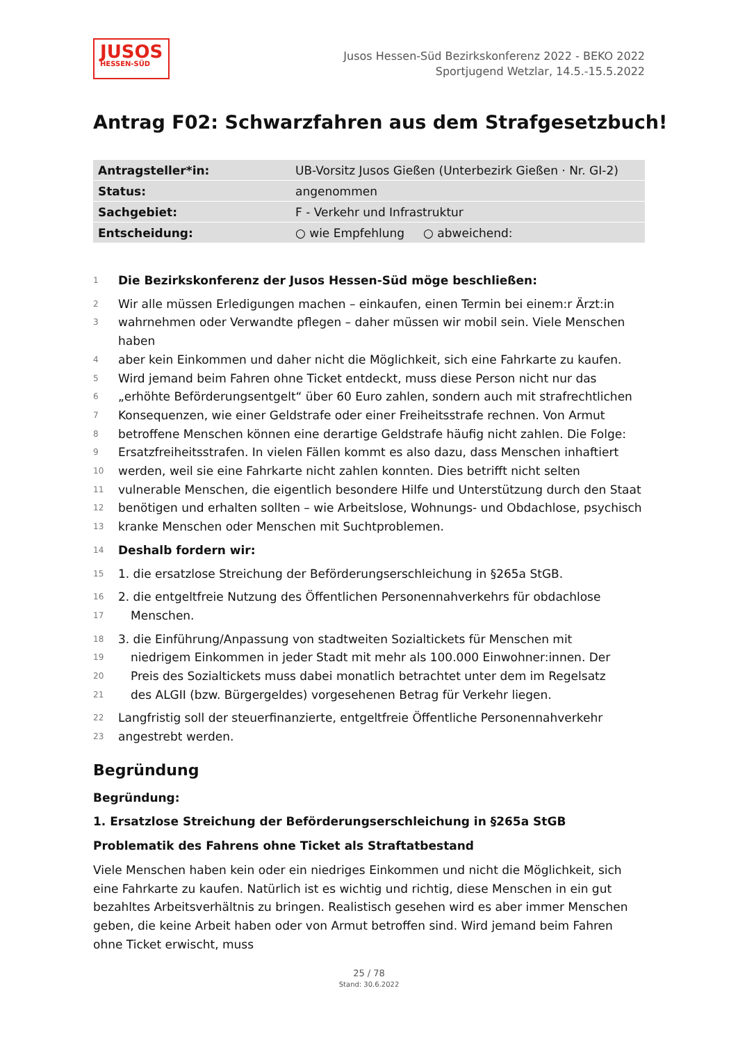JUSOS
HESSEN-SÜD
Jusos Hessen-Süd Bezirkskonferenz 2022 - BEKO 2022
Sportjugend Wetzlar, 14.5.-15.5.2022
Antrag F02: Schwarzfahren aus dem Strafgesetzbuch!
| Antragsteller*in: | UB-Vorsitz Jusos Gießen (Unterbezirk Gießen · Nr. GI-2) |
| Status: | angenommen |
| Sachgebiet: | F - Verkehr und Infrastruktur |
| Entscheidung: | ○ wie Empfehlung ○ abweichend: |
1 Die Bezirkskonferenz der Jusos Hessen-Süd möge beschließen:
2 Wir alle müssen Erledigungen machen – einkaufen, einen Termin bei einem:r Ärzt:in
3 wahrnehmen oder Verwandte pflegen – daher müssen wir mobil sein. Viele Menschen haben
4 aber kein Einkommen und daher nicht die Möglichkeit, sich eine Fahrkarte zu kaufen.
5 Wird jemand beim Fahren ohne Ticket entdeckt, muss diese Person nicht nur das
6 „erhöhte Beförderungsentgelt“ über 60 Euro zahlen, sondern auch mit strafrechtlichen
7 Konsequenzen, wie einer Geldstrafe oder einer Freiheitsstrafe rechnen. Von Armut
8 betroffene Menschen können eine derartige Geldstrafe häufig nicht zahlen. Die Folge:
9 Ersatzfreiheitsstrafen. In vielen Fällen kommt es also dazu, dass Menschen inhaftiert
10 werden, weil sie eine Fahrkarte nicht zahlen konnten. Dies betrifft nicht selten
11 vulnerable Menschen, die eigentlich besondere Hilfe und Unterstützung durch den Staat
12 benötigen und erhalten sollten – wie Arbeitslose, Wohnungs- und Obdachlose, psychisch
13 kranke Menschen oder Menschen mit Suchtproblemen.
14 Deshalb fordern wir:
15 1. die ersatzlose Streichung der Beförderungserschleichung in §265a StGB.
16 2. die entgeltfreie Nutzung des Öffentlichen Personennahverkehrs für obdachlose
17 Menschen.
18 3. die Einführung/Anpassung von stadtweiten Sozialtickets für Menschen mit
19 niedrigem Einkommen in jeder Stadt mit mehr als 100.000 Einwohner:innen. Der
20 Preis des Sozialtickets muss dabei monatlich betrachtet unter dem im Regelsatz
21 des ALGII (bzw. Bürgergeldes) vorgesehenen Betrag für Verkehr liegen.
22 Langfristig soll der steuerfinanzierte, entgeltfreie Öffentliche Personennahverkehr
23 angestrebt werden.
Begründung
Begründung:
1. Ersatzlose Streichung der Beförderungserschleichung in §265a StGB
Problematik des Fahrens ohne Ticket als Straftatbestand
Viele Menschen haben kein oder ein niedriges Einkommen und nicht die Möglichkeit, sich eine Fahrkarte zu kaufen. Natürlich ist es wichtig und richtig, diese Menschen in ein gut bezahltes Arbeitsverhältnis zu bringen. Realistisch gesehen wird es aber immer Menschen geben, die keine Arbeit haben oder von Armut betroffen sind. Wird jemand beim Fahren ohne Ticket erwischt, muss
25 / 78
Stand: 30.6.2022